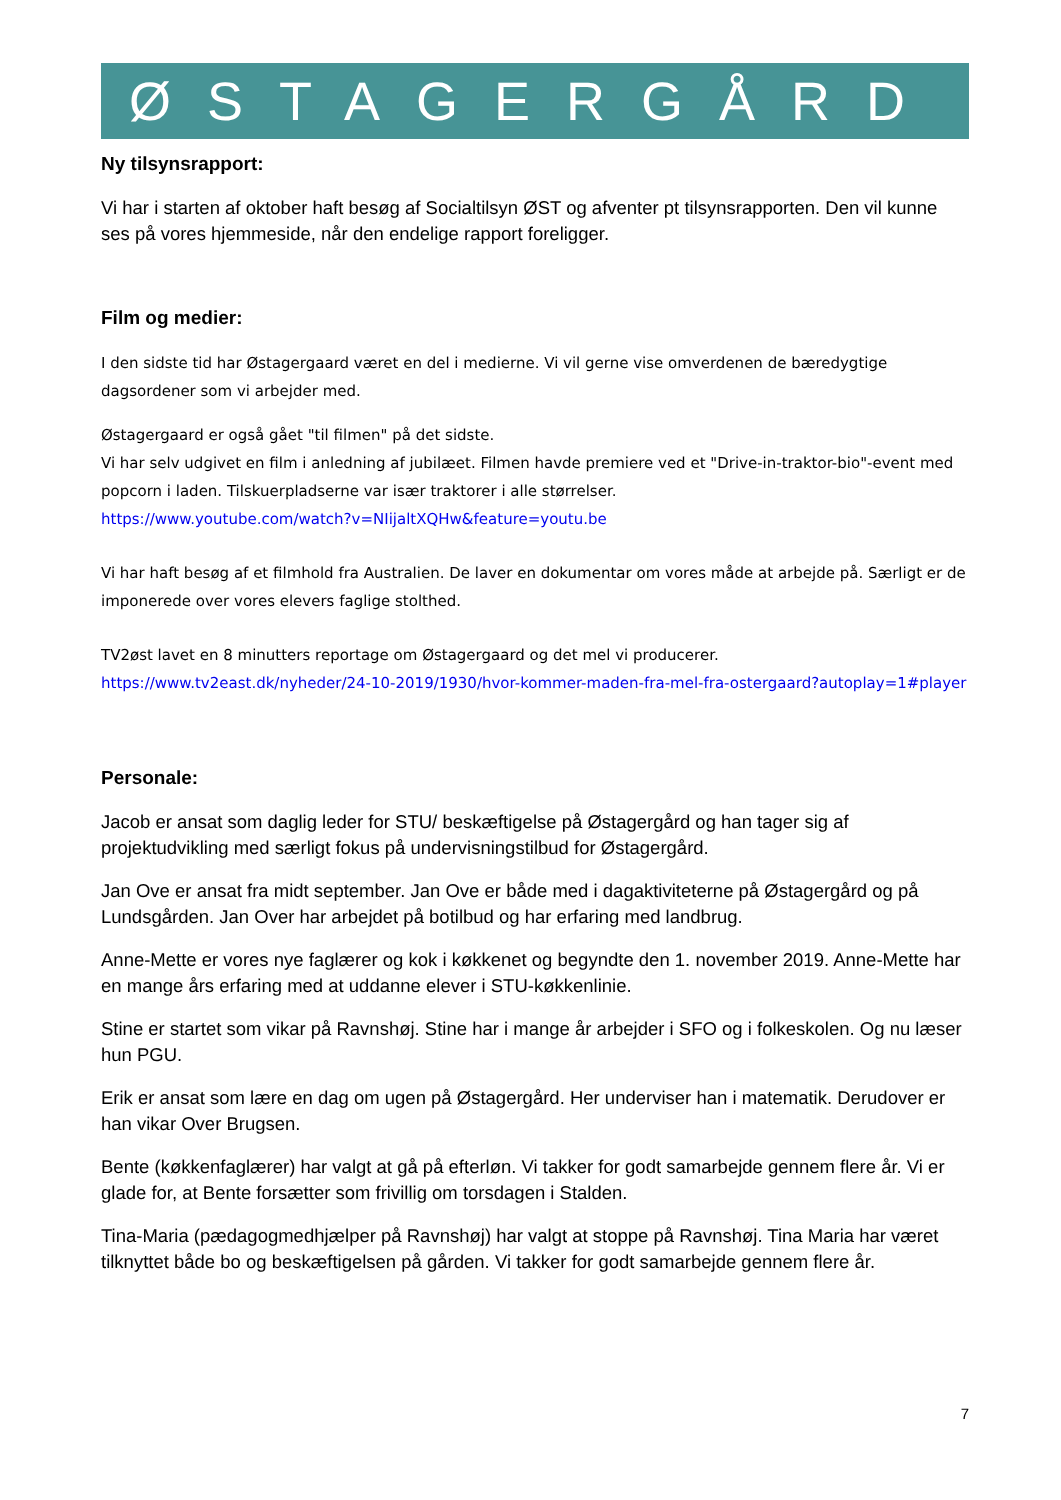ØSTAGERGÅRD
Ny tilsynsrapport:
Vi har i starten af oktober haft besøg af Socialtilsyn ØST og afventer pt tilsynsrapporten. Den vil kunne ses på vores hjemmeside, når den endelige rapport foreligger.
Film og medier:
I den sidste tid har Østagergaard været en del i medierne. Vi vil gerne vise omverdenen de bæredygtige dagsordener som vi arbejder med.
Østagergaard er også gået "til filmen" på det sidste.
Vi har selv udgivet en film i anledning af jubilæet. Filmen havde premiere ved et "Drive-in-traktor-bio"-event med popcorn i laden. Tilskuerpladserne var især traktorer i alle størrelser.
https://www.youtube.com/watch?v=NIijaltXQHw&feature=youtu.be
Vi har haft besøg af et filmhold fra Australien. De laver en dokumentar om vores måde at arbejde på. Særligt er de imponerede over vores elevers faglige stolthed.
TV2øst lavet en 8 minutters reportage om Østagergaard og det mel vi producerer.
https://www.tv2east.dk/nyheder/24-10-2019/1930/hvor-kommer-maden-fra-mel-fra-ostergaard?autoplay=1#player
Personale:
Jacob er ansat som daglig leder for STU/ beskæftigelse på Østagergård og han tager sig af projektudvikling med særligt fokus på undervisningstilbud for Østagergård.
Jan Ove er ansat fra midt september. Jan Ove er både med i dagaktiviteterne på Østagergård og på Lundsgården. Jan Over har arbejdet på botilbud og har erfaring med landbrug.
Anne-Mette er vores nye faglærer og kok i køkkenet og begyndte den 1. november 2019. Anne-Mette har en mange års erfaring med at uddanne elever i STU-køkkenlinie.
Stine er startet som vikar på Ravnshøj. Stine har i mange år arbejder i SFO og i folkeskolen. Og nu læser hun PGU.
Erik er ansat som lære en dag om ugen på Østagergård. Her underviser han i matematik. Derudover er han vikar Over Brugsen.
Bente (køkkenfaglærer) har valgt at gå på efterløn. Vi takker for godt samarbejde gennem flere år. Vi er glade for, at Bente forsætter som frivillig om torsdagen i Stalden.
Tina-Maria (pædagogmedhjælper på Ravnshøj) har valgt at stoppe på Ravnshøj. Tina Maria har været tilknyttet både bo og beskæftigelsen på gården. Vi takker for godt samarbejde gennem flere år.
7